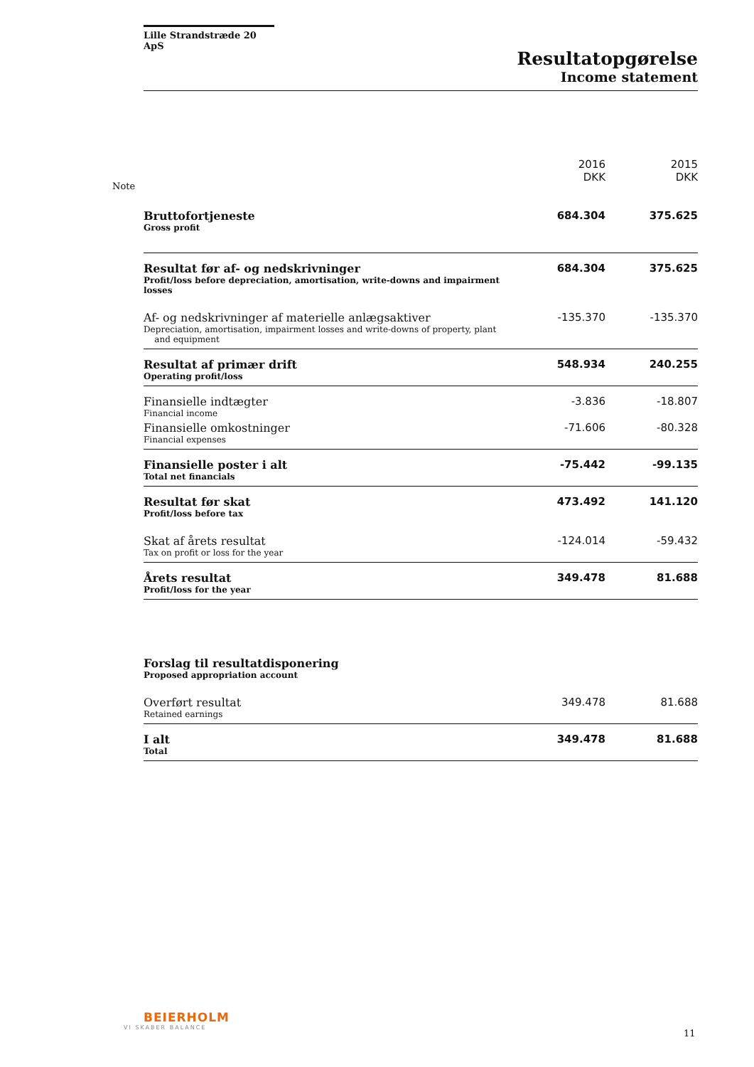Lille Strandstræde 20 ApS
Resultatopgørelse
Income statement
Note
| | 2016 DKK | 2015 DKK |
| --- | --- | --- |
| Bruttofortjeneste Gross profit | 684.304 | 375.625 |
| Resultat før af- og nedskrivninger Profit/loss before depreciation, amortisation, write-downs and impairment losses | 684.304 | 375.625 |
| Af- og nedskrivninger af materielle anlægsaktiver Depreciation, amortisation, impairment losses and write-downs of property, plant and equipment | -135.370 | -135.370 |
| Resultat af primær drift Operating profit/loss | 548.934 | 240.255 |
| Finansielle indtægter Financial income | -3.836 | -18.807 |
| Finansielle omkostninger Financial expenses | -71.606 | -80.328 |
| Finansielle poster i alt Total net financials | -75.442 | -99.135 |
| Resultat før skat Profit/loss before tax | 473.492 | 141.120 |
| Skat af årets resultat Tax on profit or loss for the year | -124.014 | -59.432 |
| Årets resultat Profit/loss for the year | 349.478 | 81.688 |
| Forslag til resultatdisponering Proposed appropriation account | | |
| Overført resultat Retained earnings | 349.478 | 81.688 |
| I alt Total | 349.478 | 81.688 |
BEIERHOLM
VI SKABER BALANCE
11